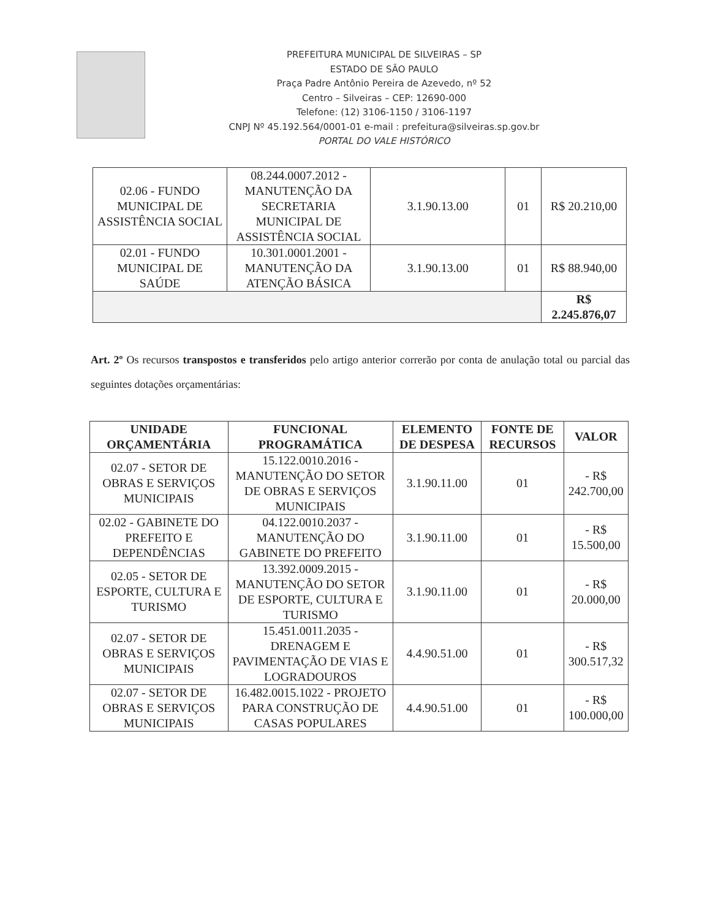PREFEITURA MUNICIPAL DE SILVEIRAS – SP
ESTADO DE SÃO PAULO
Praça Padre Antônio Pereira de Azevedo, nº 52
Centro – Silveiras – CEP: 12690-000
Telefone: (12) 3106-1150 / 3106-1197
CNPJ Nº 45.192.564/0001-01 e-mail : prefeitura@silveiras.sp.gov.br
PORTAL DO VALE HISTÓRICO
| 02.06 - FUNDO MUNICIPAL DE ASSISTÊNCIA SOCIAL | 08.244.0007.2012 - MANUTENÇÃO DA SECRETARIA MUNICIPAL DE ASSISTÊNCIA SOCIAL | 3.1.90.13.00 | 01 | R$ 20.210,00 |
| 02.01 - FUNDO MUNICIPAL DE SAÚDE | 10.301.0001.2001 - MANUTENÇÃO DA ATENÇÃO BÁSICA | 3.1.90.13.00 | 01 | R$ 88.940,00 |
| | | | | R$ 2.245.876,07 |
Art. 2º Os recursos transpostos e transferidos pelo artigo anterior correrão por conta de anulação total ou parcial das seguintes dotações orçamentárias:
| UNIDADE ORÇAMENTÁRIA | FUNCIONAL PROGRAMÁTICA | ELEMENTO DE DESPESA | FONTE DE RECURSOS | VALOR |
| --- | --- | --- | --- | --- |
| 02.07 - SETOR DE OBRAS E SERVIÇOS MUNICIPAIS | 15.122.0010.2016 - MANUTENÇÃO DO SETOR DE OBRAS E SERVIÇOS MUNICIPAIS | 3.1.90.11.00 | 01 | - R$ 242.700,00 |
| 02.02 - GABINETE DO PREFEITO E DEPENDÊNCIAS | 04.122.0010.2037 - MANUTENÇÃO DO GABINETE DO PREFEITO | 3.1.90.11.00 | 01 | - R$ 15.500,00 |
| 02.05 - SETOR DE ESPORTE, CULTURA E TURISMO | 13.392.0009.2015 - MANUTENÇÃO DO SETOR DE ESPORTE, CULTURA E TURISMO | 3.1.90.11.00 | 01 | - R$ 20.000,00 |
| 02.07 - SETOR DE OBRAS E SERVIÇOS MUNICIPAIS | 15.451.0011.2035 - DRENAGEM E PAVIMENTAÇÃO DE VIAS E LOGRADOUROS | 4.4.90.51.00 | 01 | - R$ 300.517,32 |
| 02.07 - SETOR DE OBRAS E SERVIÇOS MUNICIPAIS | 16.482.0015.1022 - PROJETO PARA CONSTRUÇÃO DE CASAS POPULARES | 4.4.90.51.00 | 01 | - R$ 100.000,00 |